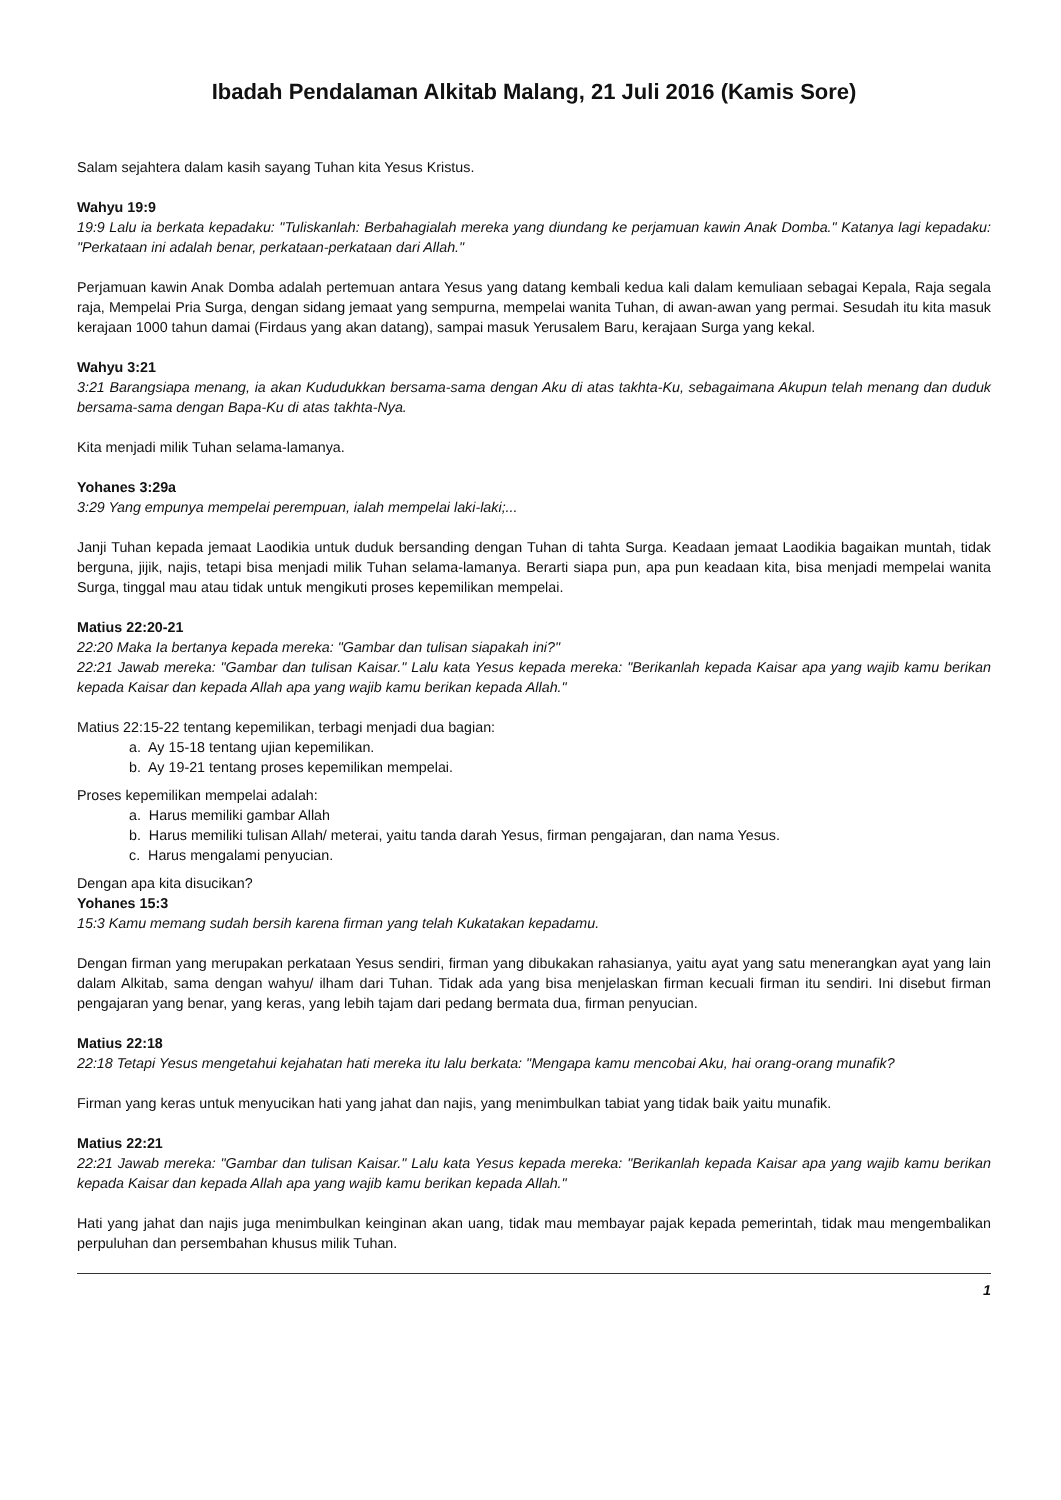Ibadah Pendalaman Alkitab Malang, 21 Juli 2016 (Kamis Sore)
Salam sejahtera dalam kasih sayang Tuhan kita Yesus Kristus.
Wahyu 19:9
19:9 Lalu ia berkata kepadaku: "Tuliskanlah: Berbahagialah mereka yang diundang ke perjamuan kawin Anak Domba." Katanya lagi kepadaku: "Perkataan ini adalah benar, perkataan-perkataan dari Allah."
Perjamuan kawin Anak Domba adalah pertemuan antara Yesus yang datang kembali kedua kali dalam kemuliaan sebagai Kepala, Raja segala raja, Mempelai Pria Surga, dengan sidang jemaat yang sempurna, mempelai wanita Tuhan, di awan-awan yang permai. Sesudah itu kita masuk kerajaan 1000 tahun damai (Firdaus yang akan datang), sampai masuk Yerusalem Baru, kerajaan Surga yang kekal.
Wahyu 3:21
3:21 Barangsiapa menang, ia akan Kududukkan bersama-sama dengan Aku di atas takhta-Ku, sebagaimana Akupun telah menang dan duduk bersama-sama dengan Bapa-Ku di atas takhta-Nya.
Kita menjadi milik Tuhan selama-lamanya.
Yohanes 3:29a
3:29 Yang empunya mempelai perempuan, ialah mempelai laki-laki;...
Janji Tuhan kepada jemaat Laodikia untuk duduk bersanding dengan Tuhan di tahta Surga. Keadaan jemaat Laodikia bagaikan muntah, tidak berguna, jijik, najis, tetapi bisa menjadi milik Tuhan selama-lamanya. Berarti siapa pun, apa pun keadaan kita, bisa menjadi mempelai wanita Surga, tinggal mau atau tidak untuk mengikuti proses kepemilikan mempelai.
Matius 22:20-21
22:20 Maka Ia bertanya kepada mereka: "Gambar dan tulisan siapakah ini?"
22:21 Jawab mereka: "Gambar dan tulisan Kaisar." Lalu kata Yesus kepada mereka: "Berikanlah kepada Kaisar apa yang wajib kamu berikan kepada Kaisar dan kepada Allah apa yang wajib kamu berikan kepada Allah."
Matius 22:15-22 tentang kepemilikan, terbagi menjadi dua bagian:
a. Ay 15-18 tentang ujian kepemilikan.
b. Ay 19-21 tentang proses kepemilikan mempelai.
Proses kepemilikan mempelai adalah:
a. Harus memiliki gambar Allah
b. Harus memiliki tulisan Allah/ meterai, yaitu tanda darah Yesus, firman pengajaran, dan nama Yesus.
c. Harus mengalami penyucian.
Dengan apa kita disucikan?
Yohanes 15:3
15:3 Kamu memang sudah bersih karena firman yang telah Kukatakan kepadamu.
Dengan firman yang merupakan perkataan Yesus sendiri, firman yang dibukakan rahasianya, yaitu ayat yang satu menerangkan ayat yang lain dalam Alkitab, sama dengan wahyu/ ilham dari Tuhan. Tidak ada yang bisa menjelaskan firman kecuali firman itu sendiri. Ini disebut firman pengajaran yang benar, yang keras, yang lebih tajam dari pedang bermata dua, firman penyucian.
Matius 22:18
22:18 Tetapi Yesus mengetahui kejahatan hati mereka itu lalu berkata: "Mengapa kamu mencobai Aku, hai orang-orang munafik?
Firman yang keras untuk menyucikan hati yang jahat dan najis, yang menimbulkan tabiat yang tidak baik yaitu munafik.
Matius 22:21
22:21 Jawab mereka: "Gambar dan tulisan Kaisar." Lalu kata Yesus kepada mereka: "Berikanlah kepada Kaisar apa yang wajib kamu berikan kepada Kaisar dan kepada Allah apa yang wajib kamu berikan kepada Allah."
Hati yang jahat dan najis juga menimbulkan keinginan akan uang, tidak mau membayar pajak kepada pemerintah, tidak mau mengembalikan perpuluhan dan persembahan khusus milik Tuhan.
1